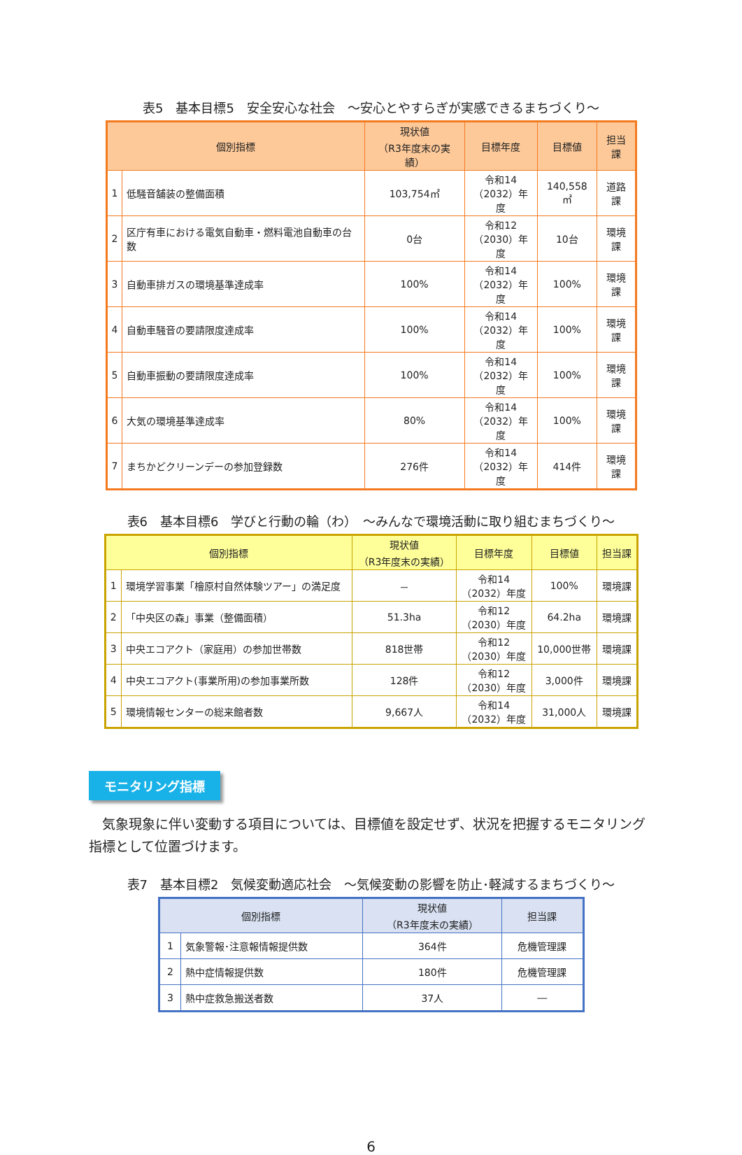表5　基本目標5　安全安心な社会　～安心とやすらぎが実感できるまちづくり～
| 個別指標 | | 現状値 （R3年度末の実績） | 目標年度 | 目標値 | 担当課 |
| --- | --- | --- | --- | --- | --- |
| 1 | 低騒音舗装の整備面積 | 103,754㎡ | 令和14 （2032）年度 | 140,558㎡ | 道路課 |
| 2 | 区庁有車における電気自動車・燃料電池自動車の台数 | 0台 | 令和12 （2030）年度 | 10台 | 環境課 |
| 3 | 自動車排ガスの環境基準達成率 | 100% | 令和14 （2032）年度 | 100% | 環境課 |
| 4 | 自動車騒音の要請限度達成率 | 100% | 令和14 （2032）年度 | 100% | 環境課 |
| 5 | 自動車振動の要請限度達成率 | 100% | 令和14 （2032）年度 | 100% | 環境課 |
| 6 | 大気の環境基準達成率 | 80% | 令和14 （2032）年度 | 100% | 環境課 |
| 7 | まちかどクリーンデーの参加登録数 | 276件 | 令和14 （2032）年度 | 414件 | 環境課 |
表6　基本目標6　学びと行動の輪（わ）　～みんなで環境活動に取り組むまちづくり～
| 個別指標 | | 現状値 （R3年度末の実績） | 目標年度 | 目標値 | 担当課 |
| --- | --- | --- | --- | --- | --- |
| 1 | 環境学習事業「檜原村自然体験ツアー」の満足度 | － | 令和14 （2032）年度 | 100% | 環境課 |
| 2 | 「中央区の森」事業（整備面積） | 51.3ha | 令和12 （2030）年度 | 64.2ha | 環境課 |
| 3 | 中央エコアクト（家庭用）の参加世帯数 | 818世帯 | 令和12 （2030）年度 | 10,000世帯 | 環境課 |
| 4 | 中央エコアクト(事業所用)の参加事業所数 | 128件 | 令和12 （2030）年度 | 3,000件 | 環境課 |
| 5 | 環境情報センターの総来館者数 | 9,667人 | 令和14 （2032）年度 | 31,000人 | 環境課 |
モニタリング指標
気象現象に伴い変動する項目については、目標値を設定せず、状況を把握するモニタリング指標として位置づけます。
表7　基本目標2　気候変動適応社会　～気候変動の影響を防止･軽減するまちづくり～
| 個別指標 | | 現状値 （R3年度末の実績） | 担当課 |
| --- | --- | --- | --- |
| 1 | 気象警報･注意報情報提供数 | 364件 | 危機管理課 |
| 2 | 熱中症情報提供数 | 180件 | 危機管理課 |
| 3 | 熱中症救急搬送者数 | 37人 | ― |
6